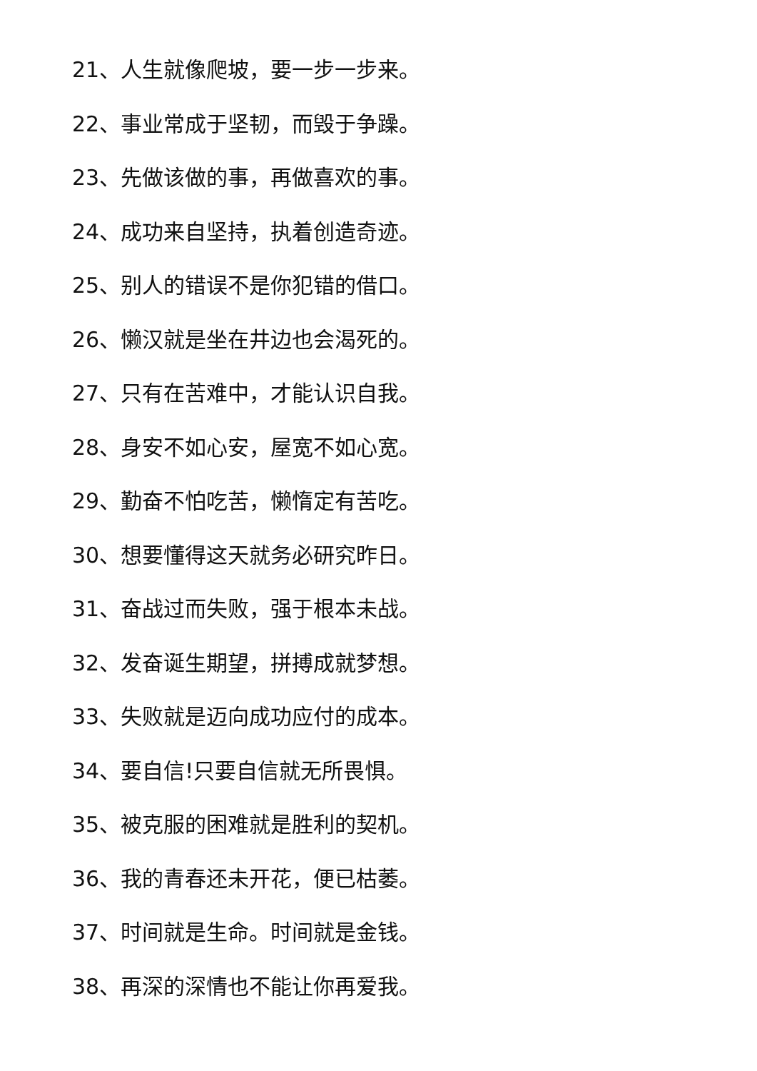21、人生就像爬坡，要一步一步来。
22、事业常成于坚韧，而毁于争躁。
23、先做该做的事，再做喜欢的事。
24、成功来自坚持，执着创造奇迹。
25、别人的错误不是你犯错的借口。
26、懒汉就是坐在井边也会渴死的。
27、只有在苦难中，才能认识自我。
28、身安不如心安，屋宽不如心宽。
29、勤奋不怕吃苦，懒惰定有苦吃。
30、想要懂得这天就务必研究昨日。
31、奋战过而失败，强于根本未战。
32、发奋诞生期望，拼搏成就梦想。
33、失败就是迈向成功应付的成本。
34、要自信!只要自信就无所畏惧。
35、被克服的困难就是胜利的契机。
36、我的青春还未开花，便已枯萎。
37、时间就是生命。时间就是金钱。
38、再深的深情也不能让你再爱我。